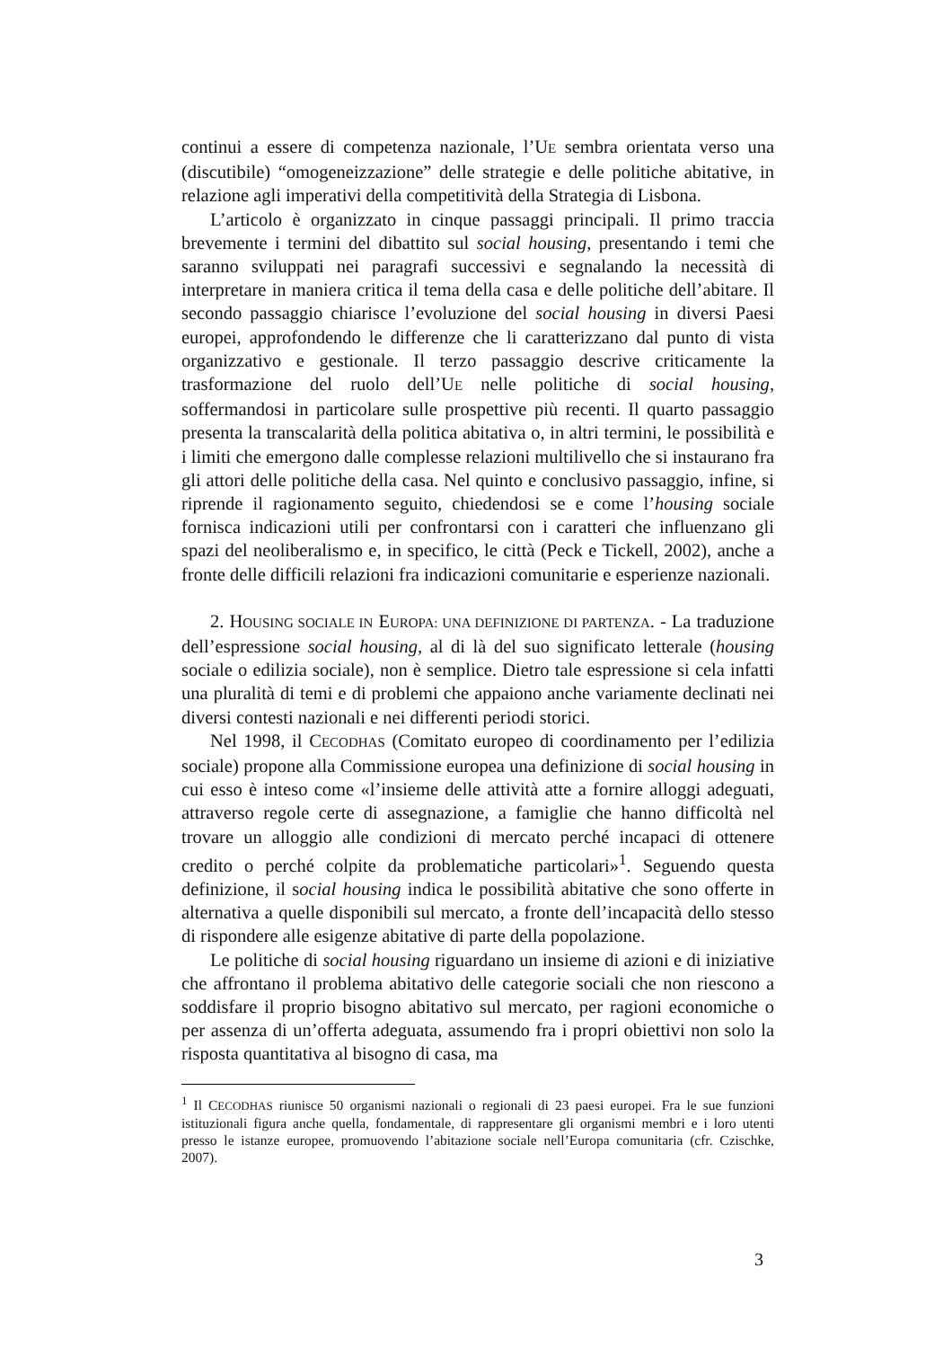continui a essere di competenza nazionale, l’UE sembra orientata verso una (discutibile) “omogeneizzazione” delle strategie e delle politiche abitative, in relazione agli imperativi della competitività della Strategia di Lisbona.
L’articolo è organizzato in cinque passaggi principali. Il primo traccia brevemente i termini del dibattito sul social housing, presentando i temi che saranno sviluppati nei paragrafi successivi e segnalando la necessità di interpretare in maniera critica il tema della casa e delle politiche dell’abitare. Il secondo passaggio chiarisce l’evoluzione del social housing in diversi Paesi europei, approfondendo le differenze che li caratterizzano dal punto di vista organizzativo e gestionale. Il terzo passaggio descrive criticamente la trasformazione del ruolo dell’UE nelle politiche di social housing, soffermandosi in particolare sulle prospettive più recenti. Il quarto passaggio presenta la transcalarità della politica abitativa o, in altri termini, le possibilità e i limiti che emergono dalle complesse relazioni multilivello che si instaurano fra gli attori delle politiche della casa. Nel quinto e conclusivo passaggio, infine, si riprende il ragionamento seguito, chiedendosi se e come l’housing sociale fornisca indicazioni utili per confrontarsi con i caratteri che influenzano gli spazi del neoliberalismo e, in specifico, le città (Peck e Tickell, 2002), anche a fronte delle difficili relazioni fra indicazioni comunitarie e esperienze nazionali.
2. HOUSING SOCIALE IN EUROPA: UNA DEFINIZIONE DI PARTENZA. - La traduzione dell’espressione social housing, al di là del suo significato letterale (housing sociale o edilizia sociale), non è semplice. Dietro tale espressione si cela infatti una pluralità di temi e di problemi che appaiono anche variamente declinati nei diversi contesti nazionali e nei differenti periodi storici.
Nel 1998, il CECODHAS (Comitato europeo di coordinamento per l’edilizia sociale) propone alla Commissione europea una definizione di social housing in cui esso è inteso come «l’insieme delle attività atte a fornire alloggi adeguati, attraverso regole certe di assegnazione, a famiglie che hanno difficoltà nel trovare un alloggio alle condizioni di mercato perché incapaci di ottenere credito o perché colpite da problematiche particolari»<sup>1</sup>. Seguendo questa definizione, il social housing indica le possibilità abitative che sono offerte in alternativa a quelle disponibili sul mercato, a fronte dell’incapacità dello stesso di rispondere alle esigenze abitative di parte della popolazione.
Le politiche di social housing riguardano un insieme di azioni e di iniziative che affrontano il problema abitativo delle categorie sociali che non riescono a soddisfare il proprio bisogno abitativo sul mercato, per ragioni economiche o per assenza di un’offerta adeguata, assumendo fra i propri obiettivi non solo la risposta quantitativa al bisogno di casa, ma
<sup>1</sup> Il CECODHAS riunisce 50 organismi nazionali o regionali di 23 paesi europei. Fra le sue funzioni istituzionali figura anche quella, fondamentale, di rappresentare gli organismi membri e i loro utenti presso le istanze europee, promuovendo l’abitazione sociale nell’Europa comunitaria (cfr. Czischke, 2007).
3